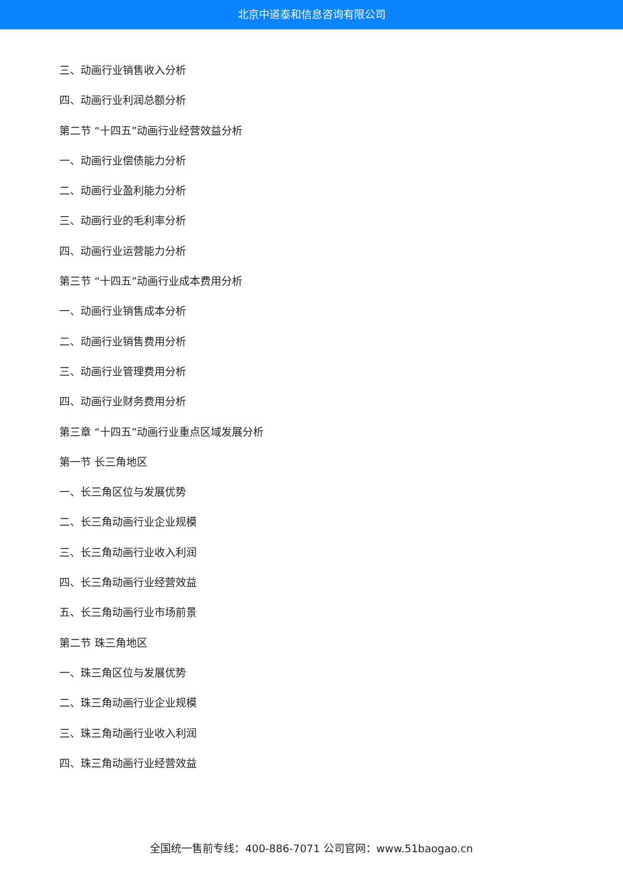北京中道泰和信息咨询有限公司
三、动画行业销售收入分析
四、动画行业利润总额分析
第二节 “十四五”动画行业经营效益分析
一、动画行业偿债能力分析
二、动画行业盈利能力分析
三、动画行业的毛利率分析
四、动画行业运营能力分析
第三节 “十四五”动画行业成本费用分析
一、动画行业销售成本分析
二、动画行业销售费用分析
三、动画行业管理费用分析
四、动画行业财务费用分析
第三章 “十四五”动画行业重点区域发展分析
第一节 长三角地区
一、长三角区位与发展优势
二、长三角动画行业企业规模
三、长三角动画行业收入利润
四、长三角动画行业经营效益
五、长三角动画行业市场前景
第二节 珠三角地区
一、珠三角区位与发展优势
二、珠三角动画行业企业规模
三、珠三角动画行业收入利润
四、珠三角动画行业经营效益
全国统一售前专线：400-886-7071 公司官网：www.51baogao.cn